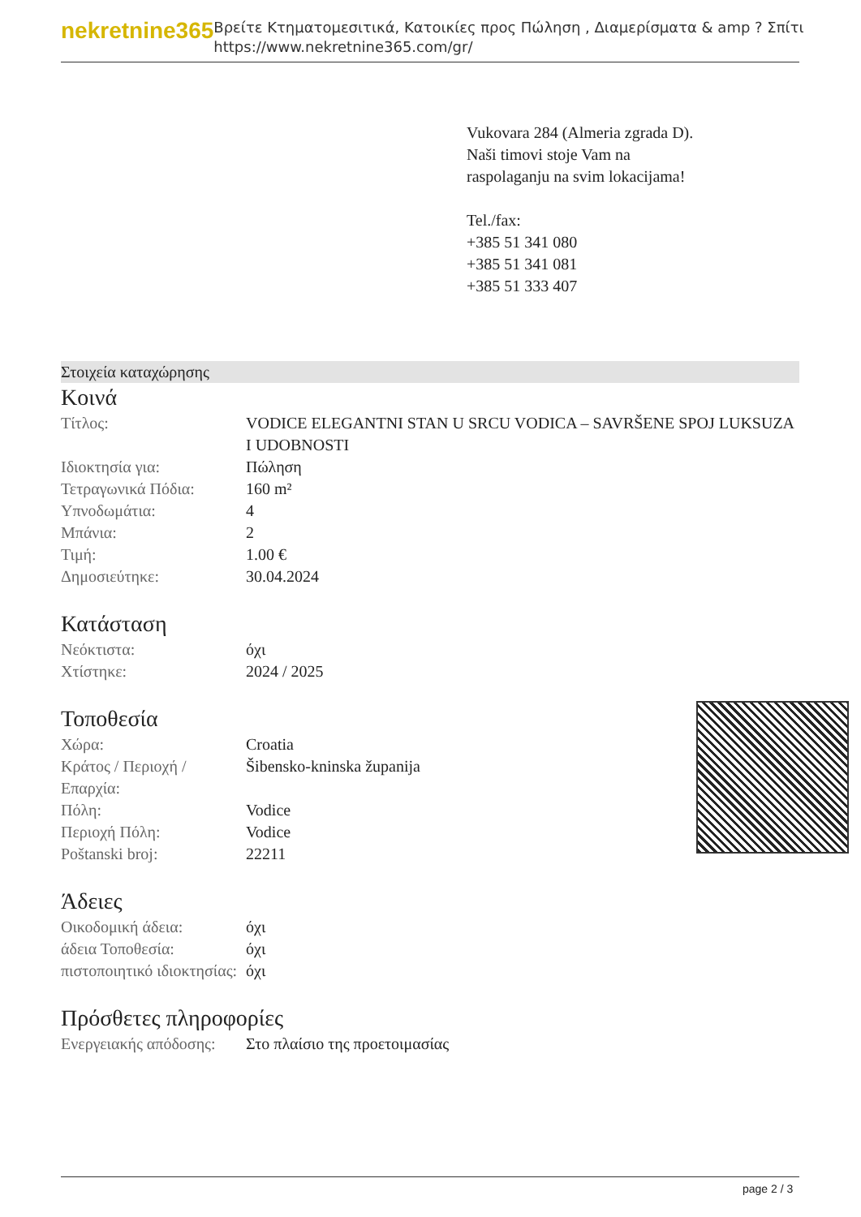nekretnine365
Βρείτε Κτηματομεσιτικά, Κατοικίες προς Πώληση , Διαμερίσματα & amp ? Σπίτι
https://www.nekretnine365.com/gr/
Vukovara 284 (Almeria zgrada D).
Naši timovi stoje Vam na raspolaganju na svim lokacijama!
Tel./fax:
+385 51 341 080
+385 51 341 081
+385 51 333 407
Στοιχεία καταχώρησης
Κοινά
| Τίτλος: | VODICE ELEGANTNI STAN U SRCU VODICA – SAVRŠENE SPOJ LUKSUZA I UDOBNOSTI |
| Ιδιοκτησία για: | Πώληση |
| Τετραγωνικά Πόδια: | 160 m² |
| Υπνοδωμάτια: | 4 |
| Μπάνια: | 2 |
| Τιμή: | 1.00 € |
| Δημοσιεύτηκε: | 30.04.2024 |
Κατάσταση
| Νεόκτιστα: | όχι |
| Χτίστηκε: | 2024 / 2025 |
Τοποθεσία
| Χώρα: | Croatia |
| Κράτος / Περιοχή / Επαρχία: | Šibensko-kninska županija |
| Πόλη: | Vodice |
| Περιοχή Πόλη: | Vodice |
| Poštanski broj: | 22211 |
Άδειες
| Οικοδομική άδεια: | όχι |
| άδεια Τοποθεσία: | όχι |
| πιστοποιητικό ιδιοκτησίας: | όχι |
Πρόσθετες πληροφορίες
| Ενεργειακής απόδοσης: | Στο πλαίσιο της προετοιμασίας |
page 2 / 3